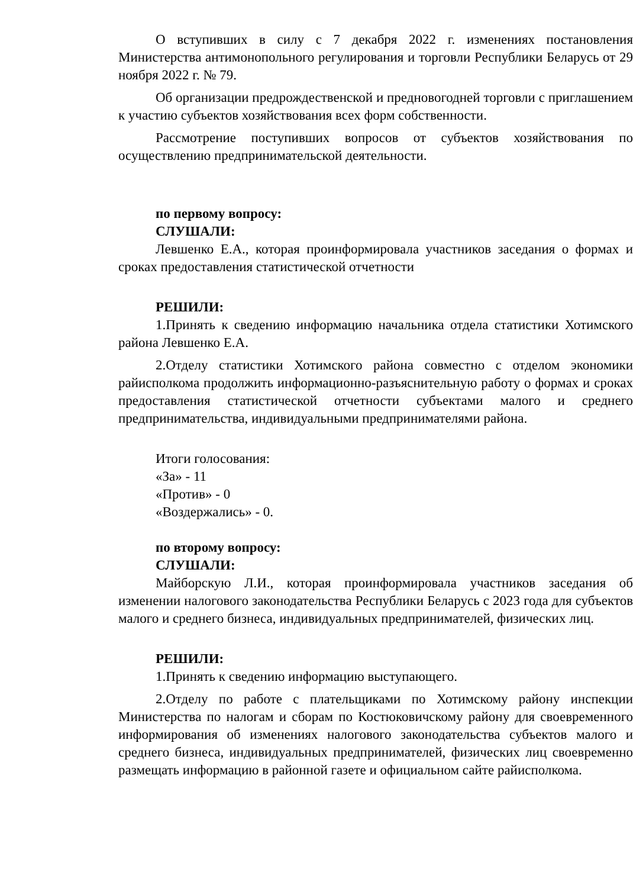О вступивших в силу с 7 декабря 2022 г. изменениях постановления Министерства антимонопольного регулирования и торговли Республики Беларусь от 29 ноября 2022 г. № 79.
Об организации предрождественской и предновогодней торговли с приглашением к участию субъектов хозяйствования всех форм собственности.
Рассмотрение поступивших вопросов от субъектов хозяйствования по осуществлению предпринимательской деятельности.
по первому вопросу:
СЛУШАЛИ:
Левшенко Е.А., которая проинформировала участников заседания о формах и сроках предоставления статистической отчетности
РЕШИЛИ:
1.Принять к сведению информацию начальника отдела статистики Хотимского района Левшенко Е.А.
2.Отделу статистики Хотимского района совместно с отделом экономики райисполкома продолжить информационно-разъяснительную работу о формах и сроках предоставления статистической отчетности субъектами малого и среднего предпринимательства, индивидуальными предпринимателями района.
Итоги голосования:
«За» - 11
«Против» - 0
«Воздержались» - 0.
по второму вопросу:
СЛУШАЛИ:
Майборскую Л.И., которая проинформировала участников заседания об изменении налогового законодательства Республики Беларусь с 2023 года для субъектов малого и среднего бизнеса, индивидуальных предпринимателей, физических лиц.
РЕШИЛИ:
1.Принять к сведению информацию выступающего.
2.Отделу по работе с плательщиками по Хотимскому району инспекции Министерства по налогам и сборам по Костюковичскому району для своевременного информирования об изменениях налогового законодательства субъектов малого и среднего бизнеса, индивидуальных предпринимателей, физических лиц своевременно размещать информацию в районной газете и официальном сайте райисполкома.